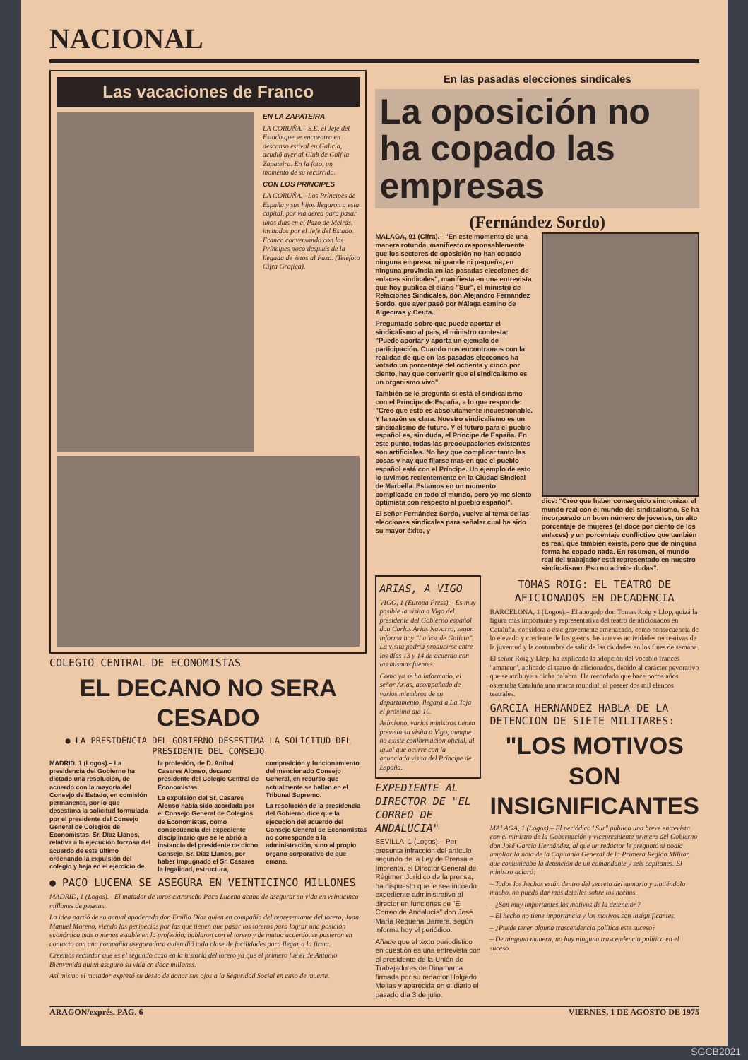NACIONAL
Las vacaciones de Franco
EN LA ZAPATEIRA
LA CORUÑA.– S.E. el Jefe del Estado que se encuentra en descanso estival en Galicia, acudió ayer al Club de Golf la Zapateira. En la foto, un momento de su recorrido.
CON LOS PRINCIPES
LA CORUÑA.– Los Príncipes de España y sus hijos llegaron a esta capital, por vía aérea para pasar unos días en el Pazo de Meirás, invitados por el Jefe del Estado. Franco conversando con los Príncipes poco después de la llegada de éstos al Pazo. (Telefoto Cifra Gráfica).
COLEGIO CENTRAL DE ECONOMISTAS
EL DECANO NO SERA CESADO
● LA PRESIDENCIA DEL GOBIERNO DESESTIMA LA SOLICITUD DEL PRESIDENTE DEL CONSEJO
MADRID, 1 (Logos).– La presidencia del Gobierno ha dictado una resolución, de acuerdo con la mayoría del Consejo de Estado, en comisión permanente, por lo que desestima la solicitud formulada por el presidente del Consejo General de Colegios de Economistas, Sr. Díaz Llanos, relativa a la ejecución forzosa del acuerdo de este último ordenando la expulsión del colegio y baja en el ejercicio de la profesión, de D. Aníbal Casares Alonso, decano presidente del Colegio Central de Economistas.
La expulsión del Sr. Casares Alonso había sido acordada por el Consejo General de Colegios de Economistas, como consecuencia del expediente disciplinario que se le abrió a instancia del presidente de dicho Consejo, Sr. Díaz Llanos, por haber impugnado el Sr. Casares la legalidad, estructura, composición y funcionamiento del mencionado Consejo General, en recurso que actualmente se hallan en el Tribunal Supremo.
La resolución de la presidencia del Gobierno dice que la ejecución del acuerdo del Consejo General de Economistas no corresponde a la administración, sino al propio organo corporativo de que emana.
● PACO LUCENA SE ASEGURA EN VEINTICINCO MILLONES
MADRID, 1 (Logos).– El matador de toros extremeño Paco Lucena acaba de asegurar su vida en veinticinco millones de pesetas.
La idea partió de su actual apoderado don Emilio Díaz quien en compañía del representante del torero, Juan Manuel Moreno, viendo las peripecias por las que tienen que pasar los toreros para lograr una posición económica mas o menos estable en la profesión, hablaron con el torero y de mutuo acuerdo, se pusieron en contacto con una compañía aseguradora quien dió toda clase de facilidades para llegar a la firma.
Creemos recordar que es el segundo caso en la historia del torero ya que el primero fue el de Antonio Bienvenida quien aseguró su vida en doce millones.
Así mismo el matador expresó su deseo de donar sus ojos a la Seguridad Social en caso de muerte.
En las pasadas elecciones sindicales
La oposición no ha copado las empresas
(Fernández Sordo)
MALAGA, 91 (Cifra).– "En este momento de una manera rotunda, manifiesto responsablemente que los sectores de oposición no han copado ninguna empresa, ni grande ni pequeña, en ninguna provincia en las pasadas elecciones de enlaces sindicales", manifiesta en una entrevista que hoy publica el diario "Sur", el ministro de Relaciones Sindicales, don Alejandro Fernández Sordo, que ayer pasó por Málaga camino de Algeciras y Ceuta.
Preguntado sobre que puede aportar el sindicalismo al pais, el ministro contesta: "Puede aportar y aporta un ejemplo de participación. Cuando nos encontramos con la realidad de que en las pasadas eleccones ha votado un porcentaje del ochenta y cinco por ciento, hay que convenir que el sindicalismo es un organismo vivo".
También se le pregunta si está el sindicalismo con el Príncipe de España, a lo que responde: "Creo que esto es absolutamente incuestionable. Y la razón es clara. Nuestro sindicalismo es un sindicalismo de futuro. Y el futuro para el pueblo español es, sin duda, el Príncipe de España. En este punto, todas las preocupaciones existentes son artificiales. No hay que complicar tanto las cosas y hay que fijarse mas en que el pueblo español está con el Príncipe. Un ejemplo de esto lo tuvimos recientemente en la Ciudad Sindical de Marbella. Estamos en un momento complicado en todo el mundo, pero yo me siento optimista con respecto al pueblo español".
El señor Fernández Sordo, vuelve al tema de las elecciones sindicales para señalar cual ha sido su mayor éxito, y
dice: "Creo que haber conseguido sincronizar el mundo real con el mundo del sindicalismo. Se ha incorporado un buen número de jóvenes, un alto porcentaje de mujeres (el doce por ciento de los enlaces) y un porcentaje conflictivo que también es real, que también existe, pero que de ninguna forma ha copado nada. En resumen, el mundo real del trabajador está representado en nuestro sindicalismo. Eso no admite dudas".
ARIAS, A VIGO
VIGO, 1 (Europa Press).– Es muy posible la visita a Vigo del presidente del Gobierno español don Carlos Arias Navarro, segun informa hoy "La Voz de Galicia". La visita podría producirse entre los días 13 y 14 de acuerdo con las mismas fuentes.
Como ya se ha informado, el señor Arias, acompañado de varios miembros de su departamento, llegará a La Toja el próximo día 10.
Asímismo, varios ministros tienen prevista su visita a Vigo, aunque no existe conformación oficial, al igual que ocurre con la anunciada visita del Príncipe de España.
EXPEDIENTE AL DIRECTOR DE "EL CORREO DE ANDALUCIA"
SEVILLA, 1 (Logos).– Por presunta infracción del artículo segundo de la Ley de Prensa e Imprenta, el Director General del Régimen Jurídico de la prensa, ha dispuesto que le sea incoado expediente administrativo al director en funciones de "El Correo de Andalucía" don José María Requena Barrera, según informa hoy el periódico.
Añade que el texto periodístico en cuestión es una entrevista con el presidente de la Unión de Trabajadores de Dinamarca firmada por su redactor Holgado Mejías y aparecida en el diario el pasado día 3 de julio.
TOMAS ROIG: EL TEATRO DE AFICIONADOS EN DECADENCIA
BARCELONA, 1 (Logos).– El abogado don Tomas Roig y Llop, quizá la figura más importante y representativa del teatro de aficionados en Cataluña, considera a éste gravemente amenazado, como consecuencia de lo elevado y creciente de los gastos, las nuevas actividades recreativas de la juventud y la costumbre de salir de las ciudades en los fines de semana.
El señor Roig y Llop, ha explicado la adopción del vocablo francés "amateur", aplicado al teatro de aficionados, debido al carácter peyorativo que se atribuye a dicha palabra. Ha recordado que hace pocos años ostentaba Cataluña una marca mundial, al poseer dos mil elencos teatrales.
GARCIA HERNANDEZ HABLA DE LA DETENCION DE SIETE MILITARES:
"LOS MOTIVOS SON INSIGNIFICANTES
MALAGA, 1 (Logos).– El periódico "Sur" publica una breve entrevista con el ministro de la Gobernación y vicepresidente primero del Gobierno don José García Hernández, al que un redactor le preguntó si podía ampliar la nota de la Capitanía General de la Primera Región Militar, que comunicaba la detención de un comandante y seis capitanes. El ministro aclaró:
– Todos los hechos están dentro del secreto del sumario y sintiéndolo mucho, no puedo dar más detalles sobre los hechos.
– ¿Son muy importantes los motivos de la detención?
– El hecho no tiene importancia y los motivos son insignificantes.
– ¿Puede tener alguna trascendencia política este suceso?
– De ninguna manera, no hay ninguna trascendencia política en el suceso.
ARAGON/exprés. PAG. 6 VIERNES, 1 DE AGOSTO DE 1975
SGCB2021